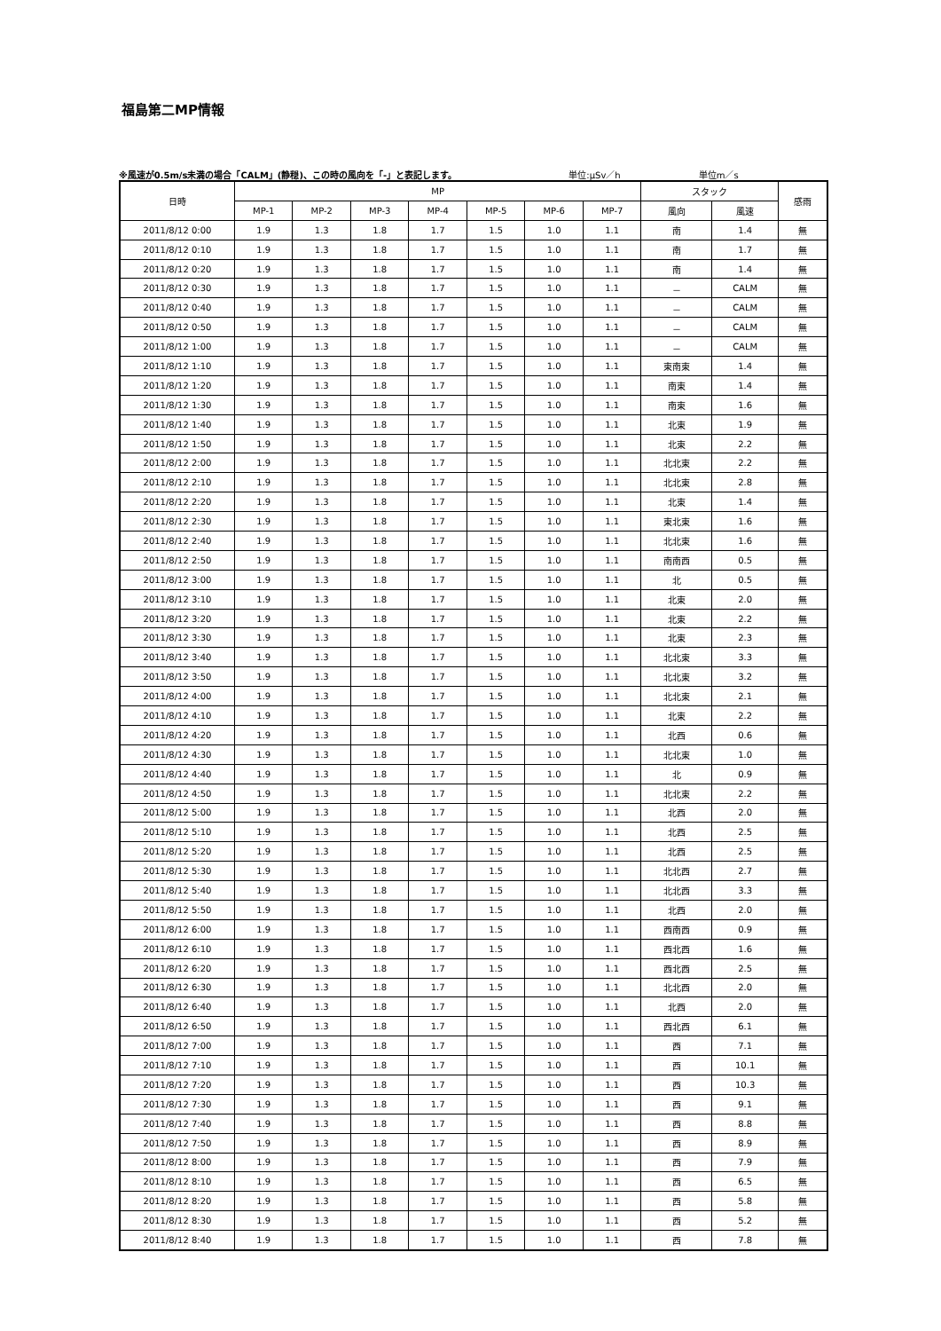福島第二MP情報
※風速が0.5m/s未満の場合「CALM」(静穏)、この時の風向を「-」と表記します。 単位:μSv／h 単位m／s
| 日時 | MP | | | | | | | スタック | | 感雨 |
| --- | --- | --- | --- | --- | --- | --- | --- | --- | --- | --- |
| | MP-1 | MP-2 | MP-3 | MP-4 | MP-5 | MP-6 | MP-7 | 風向 | 風速 | |
| 2011/8/12 0:00 | 1.9 | 1.3 | 1.8 | 1.7 | 1.5 | 1.0 | 1.1 | 南 | 1.4 | 無 |
| 2011/8/12 0:10 | 1.9 | 1.3 | 1.8 | 1.7 | 1.5 | 1.0 | 1.1 | 南 | 1.7 | 無 |
| 2011/8/12 0:20 | 1.9 | 1.3 | 1.8 | 1.7 | 1.5 | 1.0 | 1.1 | 南 | 1.4 | 無 |
| 2011/8/12 0:30 | 1.9 | 1.3 | 1.8 | 1.7 | 1.5 | 1.0 | 1.1 | － | CALM | 無 |
| 2011/8/12 0:40 | 1.9 | 1.3 | 1.8 | 1.7 | 1.5 | 1.0 | 1.1 | － | CALM | 無 |
| 2011/8/12 0:50 | 1.9 | 1.3 | 1.8 | 1.7 | 1.5 | 1.0 | 1.1 | － | CALM | 無 |
| 2011/8/12 1:00 | 1.9 | 1.3 | 1.8 | 1.7 | 1.5 | 1.0 | 1.1 | － | CALM | 無 |
| 2011/8/12 1:10 | 1.9 | 1.3 | 1.8 | 1.7 | 1.5 | 1.0 | 1.1 | 東南東 | 1.4 | 無 |
| 2011/8/12 1:20 | 1.9 | 1.3 | 1.8 | 1.7 | 1.5 | 1.0 | 1.1 | 南東 | 1.4 | 無 |
| 2011/8/12 1:30 | 1.9 | 1.3 | 1.8 | 1.7 | 1.5 | 1.0 | 1.1 | 南東 | 1.6 | 無 |
| 2011/8/12 1:40 | 1.9 | 1.3 | 1.8 | 1.7 | 1.5 | 1.0 | 1.1 | 北東 | 1.9 | 無 |
| 2011/8/12 1:50 | 1.9 | 1.3 | 1.8 | 1.7 | 1.5 | 1.0 | 1.1 | 北東 | 2.2 | 無 |
| 2011/8/12 2:00 | 1.9 | 1.3 | 1.8 | 1.7 | 1.5 | 1.0 | 1.1 | 北北東 | 2.2 | 無 |
| 2011/8/12 2:10 | 1.9 | 1.3 | 1.8 | 1.7 | 1.5 | 1.0 | 1.1 | 北北東 | 2.8 | 無 |
| 2011/8/12 2:20 | 1.9 | 1.3 | 1.8 | 1.7 | 1.5 | 1.0 | 1.1 | 北東 | 1.4 | 無 |
| 2011/8/12 2:30 | 1.9 | 1.3 | 1.8 | 1.7 | 1.5 | 1.0 | 1.1 | 東北東 | 1.6 | 無 |
| 2011/8/12 2:40 | 1.9 | 1.3 | 1.8 | 1.7 | 1.5 | 1.0 | 1.1 | 北北東 | 1.6 | 無 |
| 2011/8/12 2:50 | 1.9 | 1.3 | 1.8 | 1.7 | 1.5 | 1.0 | 1.1 | 南南西 | 0.5 | 無 |
| 2011/8/12 3:00 | 1.9 | 1.3 | 1.8 | 1.7 | 1.5 | 1.0 | 1.1 | 北 | 0.5 | 無 |
| 2011/8/12 3:10 | 1.9 | 1.3 | 1.8 | 1.7 | 1.5 | 1.0 | 1.1 | 北東 | 2.0 | 無 |
| 2011/8/12 3:20 | 1.9 | 1.3 | 1.8 | 1.7 | 1.5 | 1.0 | 1.1 | 北東 | 2.2 | 無 |
| 2011/8/12 3:30 | 1.9 | 1.3 | 1.8 | 1.7 | 1.5 | 1.0 | 1.1 | 北東 | 2.3 | 無 |
| 2011/8/12 3:40 | 1.9 | 1.3 | 1.8 | 1.7 | 1.5 | 1.0 | 1.1 | 北北東 | 3.3 | 無 |
| 2011/8/12 3:50 | 1.9 | 1.3 | 1.8 | 1.7 | 1.5 | 1.0 | 1.1 | 北北東 | 3.2 | 無 |
| 2011/8/12 4:00 | 1.9 | 1.3 | 1.8 | 1.7 | 1.5 | 1.0 | 1.1 | 北北東 | 2.1 | 無 |
| 2011/8/12 4:10 | 1.9 | 1.3 | 1.8 | 1.7 | 1.5 | 1.0 | 1.1 | 北東 | 2.2 | 無 |
| 2011/8/12 4:20 | 1.9 | 1.3 | 1.8 | 1.7 | 1.5 | 1.0 | 1.1 | 北西 | 0.6 | 無 |
| 2011/8/12 4:30 | 1.9 | 1.3 | 1.8 | 1.7 | 1.5 | 1.0 | 1.1 | 北北東 | 1.0 | 無 |
| 2011/8/12 4:40 | 1.9 | 1.3 | 1.8 | 1.7 | 1.5 | 1.0 | 1.1 | 北 | 0.9 | 無 |
| 2011/8/12 4:50 | 1.9 | 1.3 | 1.8 | 1.7 | 1.5 | 1.0 | 1.1 | 北北東 | 2.2 | 無 |
| 2011/8/12 5:00 | 1.9 | 1.3 | 1.8 | 1.7 | 1.5 | 1.0 | 1.1 | 北西 | 2.0 | 無 |
| 2011/8/12 5:10 | 1.9 | 1.3 | 1.8 | 1.7 | 1.5 | 1.0 | 1.1 | 北西 | 2.5 | 無 |
| 2011/8/12 5:20 | 1.9 | 1.3 | 1.8 | 1.7 | 1.5 | 1.0 | 1.1 | 北西 | 2.5 | 無 |
| 2011/8/12 5:30 | 1.9 | 1.3 | 1.8 | 1.7 | 1.5 | 1.0 | 1.1 | 北北西 | 2.7 | 無 |
| 2011/8/12 5:40 | 1.9 | 1.3 | 1.8 | 1.7 | 1.5 | 1.0 | 1.1 | 北北西 | 3.3 | 無 |
| 2011/8/12 5:50 | 1.9 | 1.3 | 1.8 | 1.7 | 1.5 | 1.0 | 1.1 | 北西 | 2.0 | 無 |
| 2011/8/12 6:00 | 1.9 | 1.3 | 1.8 | 1.7 | 1.5 | 1.0 | 1.1 | 西南西 | 0.9 | 無 |
| 2011/8/12 6:10 | 1.9 | 1.3 | 1.8 | 1.7 | 1.5 | 1.0 | 1.1 | 西北西 | 1.6 | 無 |
| 2011/8/12 6:20 | 1.9 | 1.3 | 1.8 | 1.7 | 1.5 | 1.0 | 1.1 | 西北西 | 2.5 | 無 |
| 2011/8/12 6:30 | 1.9 | 1.3 | 1.8 | 1.7 | 1.5 | 1.0 | 1.1 | 北北西 | 2.0 | 無 |
| 2011/8/12 6:40 | 1.9 | 1.3 | 1.8 | 1.7 | 1.5 | 1.0 | 1.1 | 北西 | 2.0 | 無 |
| 2011/8/12 6:50 | 1.9 | 1.3 | 1.8 | 1.7 | 1.5 | 1.0 | 1.1 | 西北西 | 6.1 | 無 |
| 2011/8/12 7:00 | 1.9 | 1.3 | 1.8 | 1.7 | 1.5 | 1.0 | 1.1 | 西 | 7.1 | 無 |
| 2011/8/12 7:10 | 1.9 | 1.3 | 1.8 | 1.7 | 1.5 | 1.0 | 1.1 | 西 | 10.1 | 無 |
| 2011/8/12 7:20 | 1.9 | 1.3 | 1.8 | 1.7 | 1.5 | 1.0 | 1.1 | 西 | 10.3 | 無 |
| 2011/8/12 7:30 | 1.9 | 1.3 | 1.8 | 1.7 | 1.5 | 1.0 | 1.1 | 西 | 9.1 | 無 |
| 2011/8/12 7:40 | 1.9 | 1.3 | 1.8 | 1.7 | 1.5 | 1.0 | 1.1 | 西 | 8.8 | 無 |
| 2011/8/12 7:50 | 1.9 | 1.3 | 1.8 | 1.7 | 1.5 | 1.0 | 1.1 | 西 | 8.9 | 無 |
| 2011/8/12 8:00 | 1.9 | 1.3 | 1.8 | 1.7 | 1.5 | 1.0 | 1.1 | 西 | 7.9 | 無 |
| 2011/8/12 8:10 | 1.9 | 1.3 | 1.8 | 1.7 | 1.5 | 1.0 | 1.1 | 西 | 6.5 | 無 |
| 2011/8/12 8:20 | 1.9 | 1.3 | 1.8 | 1.7 | 1.5 | 1.0 | 1.1 | 西 | 5.8 | 無 |
| 2011/8/12 8:30 | 1.9 | 1.3 | 1.8 | 1.7 | 1.5 | 1.0 | 1.1 | 西 | 5.2 | 無 |
| 2011/8/12 8:40 | 1.9 | 1.3 | 1.8 | 1.7 | 1.5 | 1.0 | 1.1 | 西 | 7.8 | 無 |